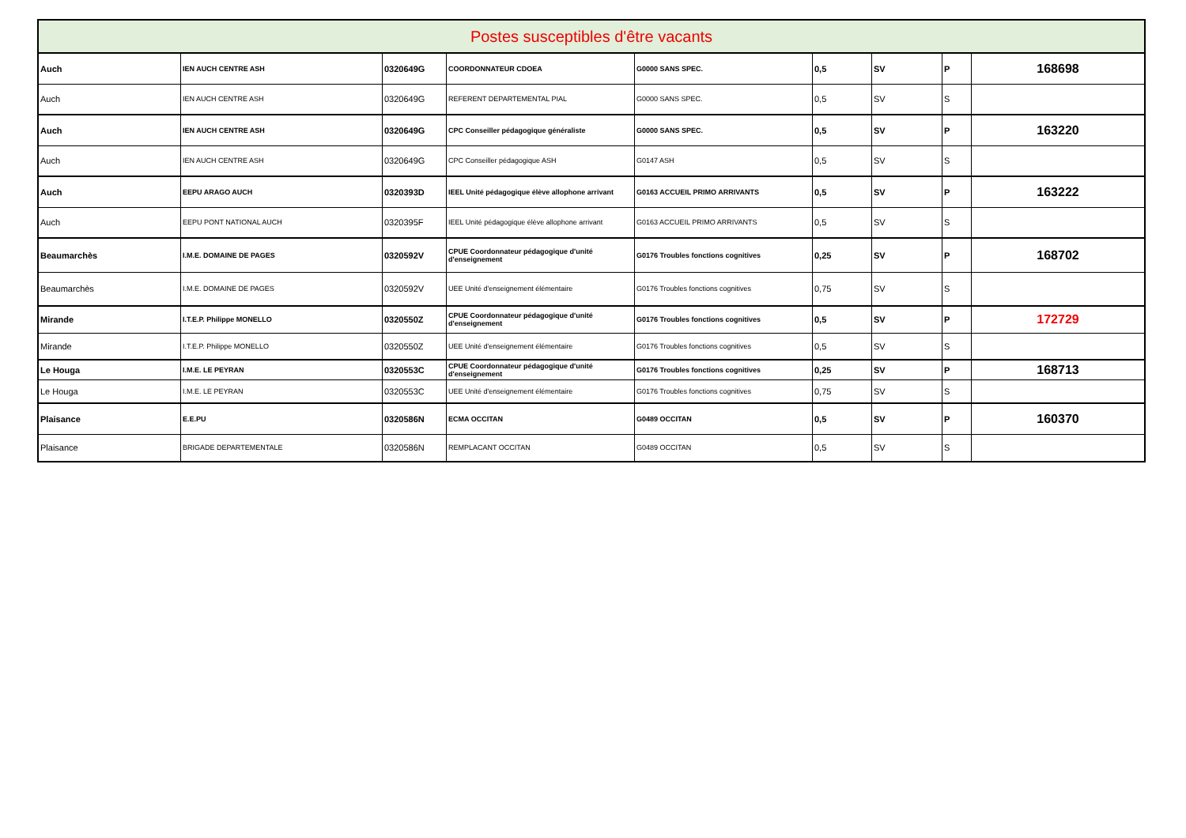| Postes susceptibles d'être vacants | | | | | | | | |
| --- | --- | --- | --- | --- | --- | --- | --- | --- |
| Auch | IEN AUCH CENTRE ASH | 0320649G | COORDONNATEUR CDOEA | G0000 SANS SPEC. | 0,5 | SV | P | 168698 |
| Auch | IEN AUCH CENTRE ASH | 0320649G | REFERENT DEPARTEMENTAL PIAL | G0000 SANS SPEC. | 0,5 | SV | S | |
| Auch | IEN AUCH CENTRE ASH | 0320649G | CPC Conseiller pédagogique généraliste | G0000 SANS SPEC. | 0,5 | SV | P | 163220 |
| Auch | IEN AUCH CENTRE ASH | 0320649G | CPC Conseiller pédagogique ASH | G0147 ASH | 0,5 | SV | S | |
| Auch | EEPU ARAGO AUCH | 0320393D | IEEL Unité pédagogique élève allophone arrivant | G0163 ACCUEIL PRIMO ARRIVANTS | 0,5 | SV | P | 163222 |
| Auch | EEPU PONT NATIONAL AUCH | 0320395F | IEEL Unité pédagogique élève allophone arrivant | G0163 ACCUEIL PRIMO ARRIVANTS | 0,5 | SV | S | |
| Beaumarchès | I.M.E. DOMAINE DE PAGES | 0320592V | CPUE Coordonnateur pédagogique d'unité d'enseignement | G0176 Troubles fonctions cognitives | 0,25 | SV | P | 168702 |
| Beaumarchès | I.M.E. DOMAINE DE PAGES | 0320592V | UEE Unité d'enseignement élémentaire | G0176 Troubles fonctions cognitives | 0,75 | SV | S | |
| Mirande | I.T.E.P. Philippe MONELLO | 0320550Z | CPUE Coordonnateur pédagogique d'unité d'enseignement | G0176 Troubles fonctions cognitives | 0,5 | SV | P | 172729 |
| Mirande | I.T.E.P. Philippe MONELLO | 0320550Z | UEE Unité d'enseignement élémentaire | G0176 Troubles fonctions cognitives | 0,5 | SV | S | |
| Le Houga | I.M.E. LE PEYRAN | 0320553C | CPUE Coordonnateur pédagogique d'unité d'enseignement | G0176 Troubles fonctions cognitives | 0,25 | SV | P | 168713 |
| Le Houga | I.M.E. LE PEYRAN | 0320553C | UEE Unité d'enseignement élémentaire | G0176 Troubles fonctions cognitives | 0,75 | SV | S | |
| Plaisance | E.E.PU | 0320586N | ECMA OCCITAN | G0489 OCCITAN | 0,5 | SV | P | 160370 |
| Plaisance | BRIGADE DEPARTEMENTALE | 0320586N | REMPLACANT OCCITAN | G0489 OCCITAN | 0,5 | SV | S | |